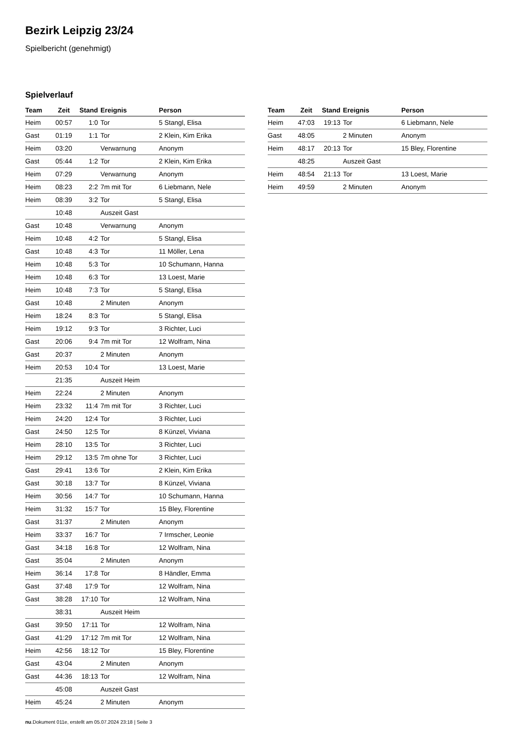Bezirk Leipzig 23/24
Spielbericht (genehmigt)
Spielverlauf
| Team | Zeit | Stand | Ereignis | Person |
| --- | --- | --- | --- | --- |
| Heim | 00:57 | 1:0 | Tor | 5 Stangl, Elisa |
| Gast | 01:19 | 1:1 | Tor | 2 Klein, Kim Erika |
| Heim | 03:20 | | Verwarnung | Anonym |
| Gast | 05:44 | 1:2 | Tor | 2 Klein, Kim Erika |
| Heim | 07:29 | | Verwarnung | Anonym |
| Heim | 08:23 | 2:2 | 7m mit Tor | 6 Liebmann, Nele |
| Heim | 08:39 | 3:2 | Tor | 5 Stangl, Elisa |
| | 10:48 | | Auszeit Gast | |
| Gast | 10:48 | | Verwarnung | Anonym |
| Heim | 10:48 | 4:2 | Tor | 5 Stangl, Elisa |
| Gast | 10:48 | 4:3 | Tor | 11 Möller, Lena |
| Heim | 10:48 | 5:3 | Tor | 10 Schumann, Hanna |
| Heim | 10:48 | 6:3 | Tor | 13 Loest, Marie |
| Heim | 10:48 | 7:3 | Tor | 5 Stangl, Elisa |
| Gast | 10:48 | | 2 Minuten | Anonym |
| Heim | 18:24 | 8:3 | Tor | 5 Stangl, Elisa |
| Heim | 19:12 | 9:3 | Tor | 3 Richter, Luci |
| Gast | 20:06 | 9:4 | 7m mit Tor | 12 Wolfram, Nina |
| Gast | 20:37 | | 2 Minuten | Anonym |
| Heim | 20:53 | 10:4 | Tor | 13 Loest, Marie |
| | 21:35 | | Auszeit Heim | |
| Heim | 22:24 | | 2 Minuten | Anonym |
| Heim | 23:32 | 11:4 | 7m mit Tor | 3 Richter, Luci |
| Heim | 24:20 | 12:4 | Tor | 3 Richter, Luci |
| Gast | 24:50 | 12:5 | Tor | 8 Künzel, Viviana |
| Heim | 28:10 | 13:5 | Tor | 3 Richter, Luci |
| Heim | 29:12 | 13:5 | 7m ohne Tor | 3 Richter, Luci |
| Gast | 29:41 | 13:6 | Tor | 2 Klein, Kim Erika |
| Gast | 30:18 | 13:7 | Tor | 8 Künzel, Viviana |
| Heim | 30:56 | 14:7 | Tor | 10 Schumann, Hanna |
| Heim | 31:32 | 15:7 | Tor | 15 Bley, Florentine |
| Gast | 31:37 | | 2 Minuten | Anonym |
| Heim | 33:37 | 16:7 | Tor | 7 Irmscher, Leonie |
| Gast | 34:18 | 16:8 | Tor | 12 Wolfram, Nina |
| Gast | 35:04 | | 2 Minuten | Anonym |
| Heim | 36:14 | 17:8 | Tor | 8 Händler, Emma |
| Gast | 37:48 | 17:9 | Tor | 12 Wolfram, Nina |
| Gast | 38:28 | 17:10 | Tor | 12 Wolfram, Nina |
| | 38:31 | | Auszeit Heim | |
| Gast | 39:50 | 17:11 | Tor | 12 Wolfram, Nina |
| Gast | 41:29 | 17:12 | 7m mit Tor | 12 Wolfram, Nina |
| Heim | 42:56 | 18:12 | Tor | 15 Bley, Florentine |
| Gast | 43:04 | | 2 Minuten | Anonym |
| Gast | 44:36 | 18:13 | Tor | 12 Wolfram, Nina |
| | 45:08 | | Auszeit Gast | |
| Heim | 45:24 | | 2 Minuten | Anonym |
| Team | Zeit | Stand | Ereignis | Person |
| --- | --- | --- | --- | --- |
| Heim | 47:03 | 19:13 | Tor | 6 Liebmann, Nele |
| Gast | 48:05 | | 2 Minuten | Anonym |
| Heim | 48:17 | 20:13 | Tor | 15 Bley, Florentine |
| | 48:25 | | Auszeit Gast | |
| Heim | 48:54 | 21:13 | Tor | 13 Loest, Marie |
| Heim | 49:59 | | 2 Minuten | Anonym |
nu.Dokument 011e, erstellt am 05.07.2024 23:18 | Seite 3